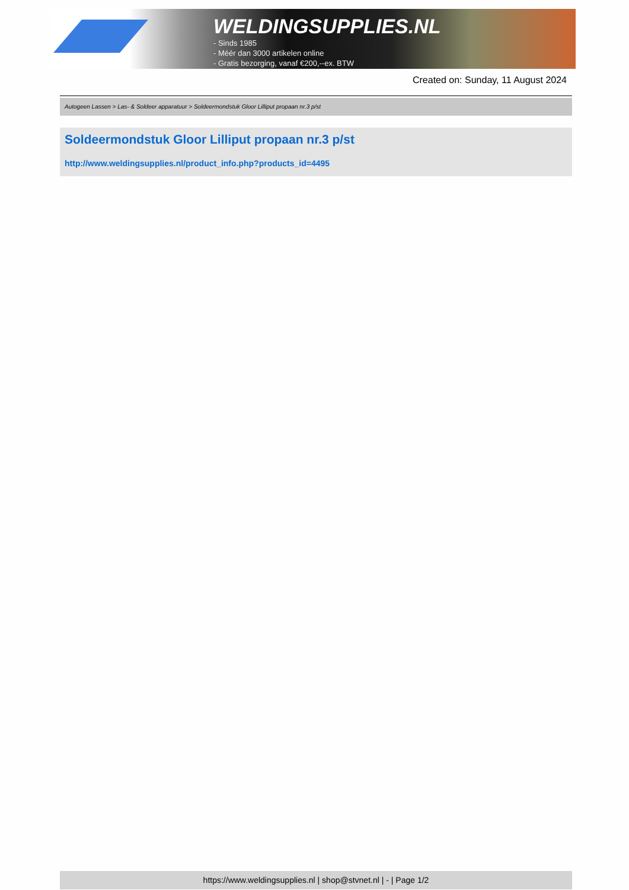WELDINGSUPPLIES.NL
- Sinds 1985
- Méér dan 3000 artikelen online
- Gratis bezorging, vanaf €200,--ex. BTW
Created on: Sunday, 11 August 2024
Autogeen Lassen > Las- & Soldeer apparatuur > Soldeermondstuk Gloor Lilliput propaan nr.3 p/st
Soldeermondstuk Gloor Lilliput propaan nr.3 p/st
http://www.weldingsupplies.nl/product_info.php?products_id=4495
https://www.weldingsupplies.nl | shop@stvnet.nl | - | Page 1/2